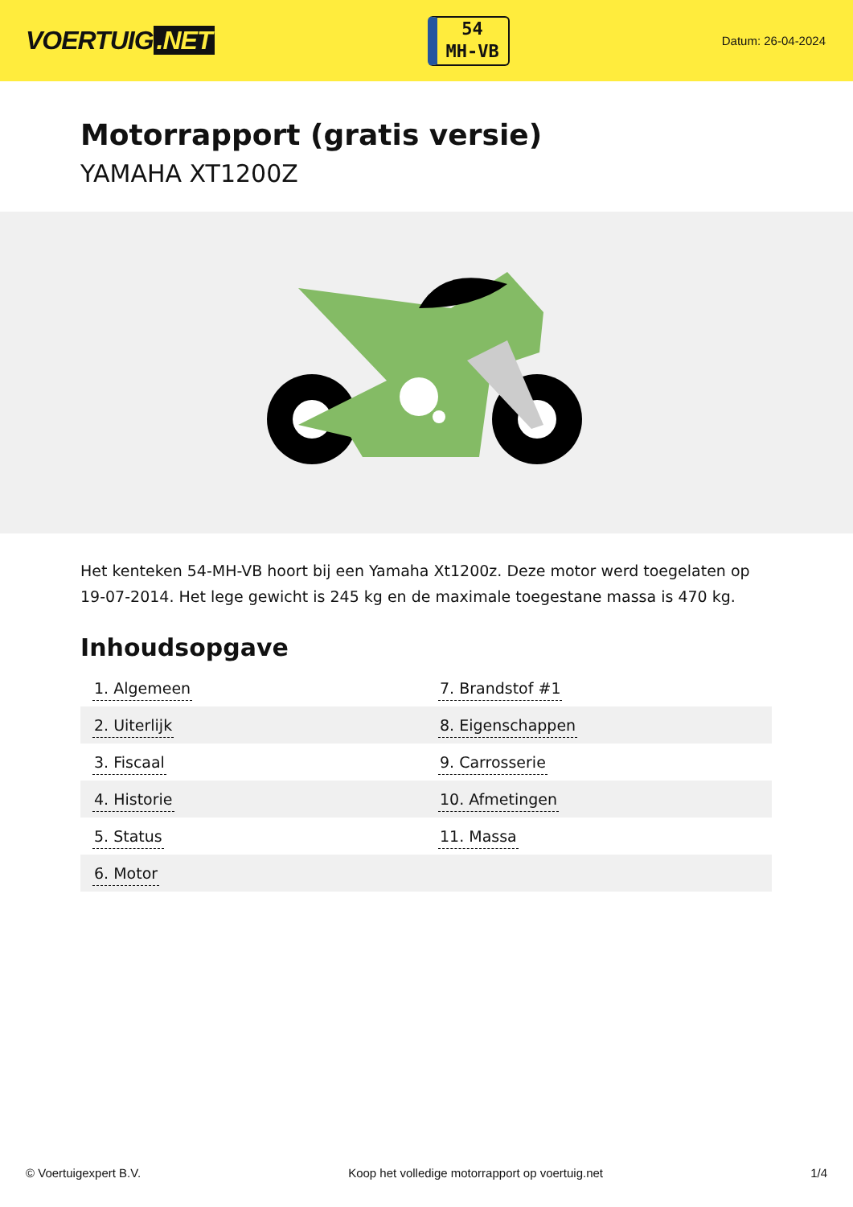VOERTUIG.NET
54
MH-VB
Datum: 26-04-2024
Motorrapport (gratis versie)
YAMAHA XT1200Z
Het kenteken 54-MH-VB hoort bij een Yamaha Xt1200z. Deze motor werd toegelaten op 19-07-2014. Het lege gewicht is 245 kg en de maximale toegestane massa is 470 kg.
Inhoudsopgave
| 1. Algemeen | 7. Brandstof #1 |
| 2. Uiterlijk | 8. Eigenschappen |
| 3. Fiscaal | 9. Carrosserie |
| 4. Historie | 10. Afmetingen |
| 5. Status | 11. Massa |
| 6. Motor | |
© Voertuigexpert B.V. Koop het volledige motorrapport op voertuig.net 1/4